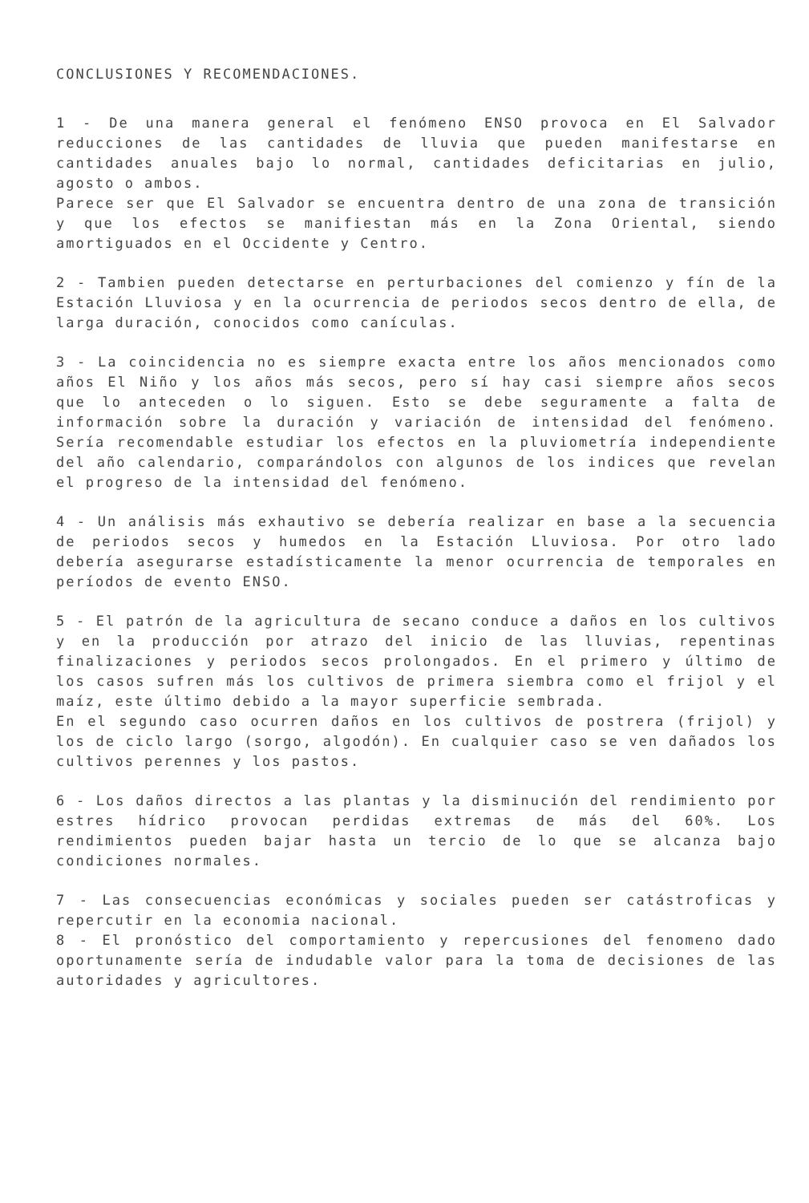CONCLUSIONES Y RECOMENDACIONES.
1 - De una manera general el fenómeno ENSO provoca en El Salvador reducciones de las cantidades de lluvia que pueden manifestarse en cantidades anuales bajo lo normal, cantidades deficitarias en julio, agosto o ambos.
Parece ser que El Salvador se encuentra dentro de una zona de transición y que los efectos se manifiestan más en la Zona Oriental, siendo amortiguados en el Occidente y Centro.
2 - Tambien pueden detectarse en perturbaciones del comienzo y fín de la Estación Lluviosa y en la ocurrencia de periodos secos dentro de ella, de larga duración, conocidos como canículas.
3 - La coincidencia no es siempre exacta entre los años mencionados como años El Niño y los años más secos, pero sí hay casi siempre años secos que lo anteceden o lo siguen. Esto se debe seguramente a falta de información sobre la duración y variación de intensidad del fenómeno. Sería recomendable estudiar los efectos en la pluviometría independiente del año calendario, comparándolos con algunos de los indices que revelan el progreso de la intensidad del fenómeno.
4 - Un análisis más exhautivo se debería realizar en base a la secuencia de periodos secos y humedos en la Estación Lluviosa. Por otro lado debería asegurarse estadísticamente la menor ocurrencia de temporales en períodos de evento ENSO.
5 - El patrón de la agricultura de secano conduce a daños en los cultivos y en la producción por atrazo del inicio de las lluvias, repentinas finalizaciones y periodos secos prolongados. En el primero y último de los casos sufren más los cultivos de primera siembra como el frijol y el maíz, este último debido a la mayor superficie sembrada.
En el segundo caso ocurren daños en los cultivos de postrera (frijol) y los de ciclo largo (sorgo, algodón). En cualquier caso se ven dañados los cultivos perennes y los pastos.
6 - Los daños directos a las plantas y la disminución del rendimiento por estres hídrico provocan perdidas extremas de más del 60%. Los rendimientos pueden bajar hasta un tercio de lo que se alcanza bajo condiciones normales.
7 - Las consecuencias económicas y sociales pueden ser catástroficas y repercutir en la economia nacional.
8 - El pronóstico del comportamiento y repercusiones del fenomeno dado oportunamente sería de indudable valor para la toma de decisiones de las autoridades y agricultores.